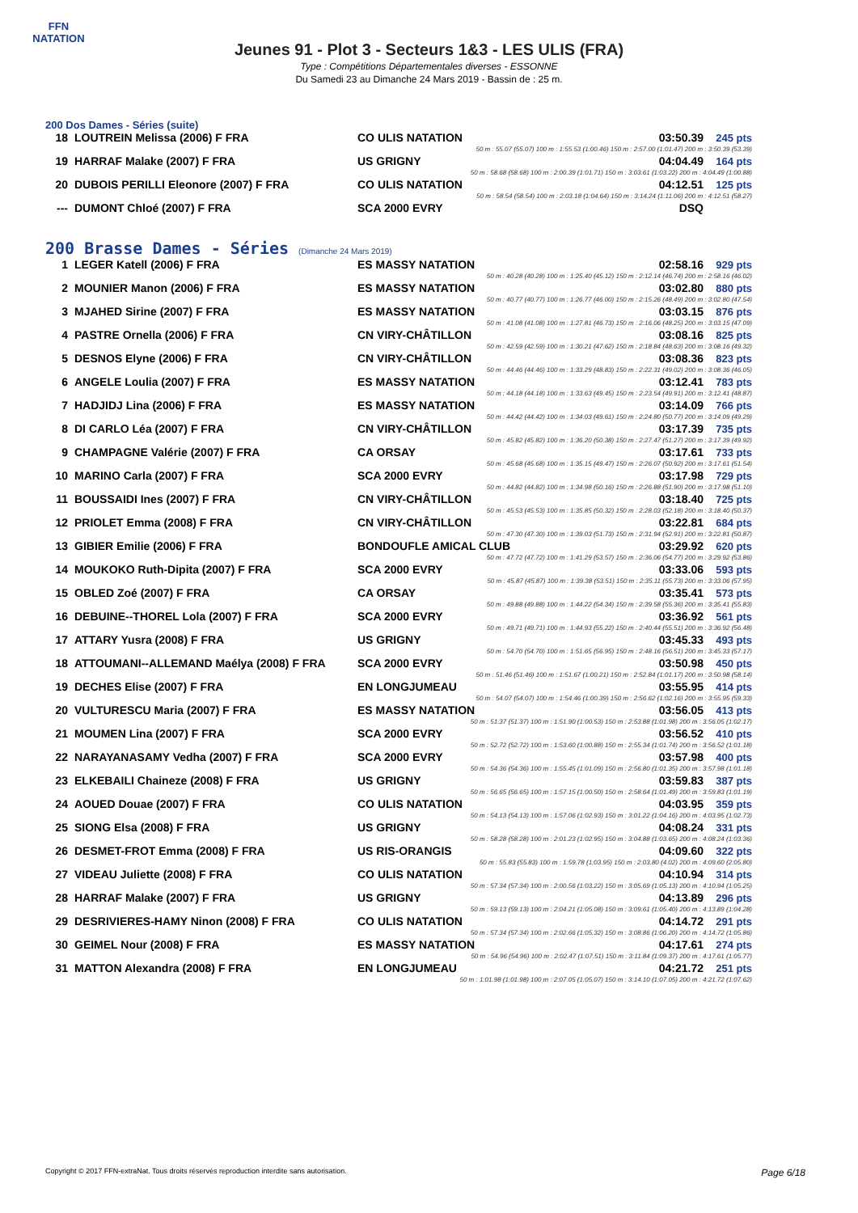FFN
NATATION
Jeunes 91 - Plot 3 - Secteurs 1&3 - LES ULIS (FRA)
Type : Compétitions Départementales diverses - ESSONNE
Du Samedi 23 au Dimanche 24 Mars 2019 - Bassin de : 25 m.
200 Dos Dames - Séries (suite)
| 18 | LOUTREIN Melissa (2006) F FRA | CO ULIS NATATION | 03:50.39 | 245 pts |
| 50 m : 55.07 (55.07) 100 m : 1:55.53 (1:00.46) 150 m : 2:57.00 (1:01.47) 200 m : 3:50.39 (53.39) | | | | |
| 19 | HARRAF Malake (2007) F FRA | US GRIGNY | 04:04.49 | 164 pts |
| 50 m : 58.68 (58.68) 100 m : 2:00.39 (1:01.71) 150 m : 3:03.61 (1:03.22) 200 m : 4:04.49 (1:00.88) | | | | |
| 20 | DUBOIS PERILLI Eleonore (2007) F FRA | CO ULIS NATATION | 04:12.51 | 125 pts |
| 50 m : 58.54 (58.54) 100 m : 2:03.18 (1:04.64) 150 m : 3:14.24 (1:11.06) 200 m : 4:12.51 (58.27) | | | | |
| --- | DUMONT Chloé (2007) F FRA | SCA 2000 EVRY | DSQ | |
200 Brasse Dames - Séries (Dimanche 24 Mars 2019)
| 1 | LEGER Katell (2006) F FRA | ES MASSY NATATION | 02:58.16 | 929 pts |
| 50 m : 40.28 (40.28) 100 m : 1:25.40 (45.12) 150 m : 2:12.14 (46.74) 200 m : 2:58.16 (46.02) | | | | |
| 2 | MOUNIER Manon (2006) F FRA | ES MASSY NATATION | 03:02.80 | 880 pts |
| 50 m : 40.77 (40.77) 100 m : 1:26.77 (46.00) 150 m : 2:15.26 (48.49) 200 m : 3:02.80 (47.54) | | | | |
| 3 | MJAHED Sirine (2007) F FRA | ES MASSY NATATION | 03:03.15 | 876 pts |
| 50 m : 41.08 (41.08) 100 m : 1:27.81 (46.73) 150 m : 2:16.06 (48.25) 200 m : 3:03.15 (47.09) | | | | |
| 4 | PASTRE Ornella (2006) F FRA | CN VIRY-CHÂTILLON | 03:08.16 | 825 pts |
| 50 m : 42.59 (42.59) 100 m : 1:30.21 (47.62) 150 m : 2:18.84 (48.63) 200 m : 3:08.16 (49.32) | | | | |
| 5 | DESNOS Elyne (2006) F FRA | CN VIRY-CHÂTILLON | 03:08.36 | 823 pts |
| 50 m : 44.46 (44.46) 100 m : 1:33.29 (48.83) 150 m : 2:22.31 (49.02) 200 m : 3:08.36 (46.05) | | | | |
| 6 | ANGELE Loulia (2007) F FRA | ES MASSY NATATION | 03:12.41 | 783 pts |
| 50 m : 44.18 (44.18) 100 m : 1:33.63 (49.45) 150 m : 2:23.54 (49.91) 200 m : 3:12.41 (48.87) | | | | |
| 7 | HADJIDJ Lina (2006) F FRA | ES MASSY NATATION | 03:14.09 | 766 pts |
| 50 m : 44.42 (44.42) 100 m : 1:34.03 (49.61) 150 m : 2:24.80 (50.77) 200 m : 3:14.09 (49.29) | | | | |
| 8 | DI CARLO Léa (2007) F FRA | CN VIRY-CHÂTILLON | 03:17.39 | 735 pts |
| 50 m : 45.82 (45.82) 100 m : 1:36.20 (50.38) 150 m : 2:27.47 (51.27) 200 m : 3:17.39 (49.92) | | | | |
| 9 | CHAMPAGNE Valérie (2007) F FRA | CA ORSAY | 03:17.61 | 733 pts |
| 50 m : 45.68 (45.68) 100 m : 1:35.15 (49.47) 150 m : 2:26.07 (50.92) 200 m : 3:17.61 (51.54) | | | | |
| 10 | MARINO Carla (2007) F FRA | SCA 2000 EVRY | 03:17.98 | 729 pts |
| 50 m : 44.82 (44.82) 100 m : 1:34.98 (50.16) 150 m : 2:26.88 (51.90) 200 m : 3:17.98 (51.10) | | | | |
| 11 | BOUSSAIDI Ines (2007) F FRA | CN VIRY-CHÂTILLON | 03:18.40 | 725 pts |
| 50 m : 45.53 (45.53) 100 m : 1:35.85 (50.32) 150 m : 2:28.03 (52.18) 200 m : 3:18.40 (50.37) | | | | |
| 12 | PRIOLET Emma (2008) F FRA | CN VIRY-CHÂTILLON | 03:22.81 | 684 pts |
| 50 m : 47.30 (47.30) 100 m : 1:39.03 (51.73) 150 m : 2:31.94 (52.91) 200 m : 3:22.81 (50.87) | | | | |
| 13 | GIBIER Emilie (2006) F FRA | BONDOUFLE AMICAL CLUB | 03:29.92 | 620 pts |
| 50 m : 47.72 (47.72) 100 m : 1:41.29 (53.57) 150 m : 2:36.06 (54.77) 200 m : 3:29.92 (53.86) | | | | |
| 14 | MOUKOKO Ruth-Dipita (2007) F FRA | SCA 2000 EVRY | 03:33.06 | 593 pts |
| 50 m : 45.87 (45.87) 100 m : 1:39.38 (53.51) 150 m : 2:35.11 (55.73) 200 m : 3:33.06 (57.95) | | | | |
| 15 | OBLED Zoé (2007) F FRA | CA ORSAY | 03:35.41 | 573 pts |
| 50 m : 49.88 (49.88) 100 m : 1:44.22 (54.34) 150 m : 2:39.58 (55.36) 200 m : 3:35.41 (55.83) | | | | |
| 16 | DEBUINE--THOREL Lola (2007) F FRA | SCA 2000 EVRY | 03:36.92 | 561 pts |
| 50 m : 49.71 (49.71) 100 m : 1:44.93 (55.22) 150 m : 2:40.44 (55.51) 200 m : 3:36.92 (56.48) | | | | |
| 17 | ATTARY Yusra (2008) F FRA | US GRIGNY | 03:45.33 | 493 pts |
| 50 m : 54.70 (54.70) 100 m : 1:51.65 (56.95) 150 m : 2:48.16 (56.51) 200 m : 3:45.33 (57.17) | | | | |
| 18 | ATTOUMANI--ALLEMAND Maélya (2008) F FRA | SCA 2000 EVRY | 03:50.98 | 450 pts |
| 50 m : 51.46 (51.46) 100 m : 1:51.67 (1:00.21) 150 m : 2:52.84 (1:01.17) 200 m : 3:50.98 (58.14) | | | | |
| 19 | DECHES Elise (2007) F FRA | EN LONGJUMEAU | 03:55.95 | 414 pts |
| 50 m : 54.07 (54.07) 100 m : 1:54.46 (1:00.39) 150 m : 2:56.62 (1:02.16) 200 m : 3:55.95 (59.33) | | | | |
| 20 | VULTURESCU Maria (2007) F FRA | ES MASSY NATATION | 03:56.05 | 413 pts |
| 50 m : 51.37 (51.37) 100 m : 1:51.90 (1:00.53) 150 m : 2:53.88 (1:01.98) 200 m : 3:56.05 (1:02.17) | | | | |
| 21 | MOUMEN Lina (2007) F FRA | SCA 2000 EVRY | 03:56.52 | 410 pts |
| 50 m : 52.72 (52.72) 100 m : 1:53.60 (1:00.88) 150 m : 2:55.34 (1:01.74) 200 m : 3:56.52 (1:01.18) | | | | |
| 22 | NARAYANASAMY Vedha (2007) F FRA | SCA 2000 EVRY | 03:57.98 | 400 pts |
| 50 m : 54.36 (54.36) 100 m : 1:55.45 (1:01.09) 150 m : 2:56.80 (1:01.35) 200 m : 3:57.98 (1:01.18) | | | | |
| 23 | ELKEBAILI Chaineze (2008) F FRA | US GRIGNY | 03:59.83 | 387 pts |
| 50 m : 56.65 (56.65) 100 m : 1:57.15 (1:00.50) 150 m : 2:58.64 (1:01.49) 200 m : 3:59.83 (1:01.19) | | | | |
| 24 | AOUED Douae (2007) F FRA | CO ULIS NATATION | 04:03.95 | 359 pts |
| 50 m : 54.13 (54.13) 100 m : 1:57.06 (1:02.93) 150 m : 3:01.22 (1:04.16) 200 m : 4:03.95 (1:02.73) | | | | |
| 25 | SIONG Elsa (2008) F FRA | US GRIGNY | 04:08.24 | 331 pts |
| 50 m : 58.28 (58.28) 100 m : 2:01.23 (1:02.95) 150 m : 3:04.88 (1:03.65) 200 m : 4:08.24 (1:03.36) | | | | |
| 26 | DESMET-FROT Emma (2008) F FRA | US RIS-ORANGIS | 04:09.60 | 322 pts |
| 50 m : 55.83 (55.83) 100 m : 1:59.78 (1:03.95) 150 m : 2:03.80 (4.02) 200 m : 4:09.60 (2:05.80) | | | | |
| 27 | VIDEAU Juliette (2008) F FRA | CO ULIS NATATION | 04:10.94 | 314 pts |
| 50 m : 57.34 (57.34) 100 m : 2:00.56 (1:03.22) 150 m : 3:05.69 (1:05.13) 200 m : 4:10.94 (1:05.25) | | | | |
| 28 | HARRAF Malake (2007) F FRA | US GRIGNY | 04:13.89 | 296 pts |
| 50 m : 59.13 (59.13) 100 m : 2:04.21 (1:05.08) 150 m : 3:09.61 (1:05.40) 200 m : 4:13.89 (1:04.28) | | | | |
| 29 | DESRIVIERES-HAMY Ninon (2008) F FRA | CO ULIS NATATION | 04:14.72 | 291 pts |
| 50 m : 57.34 (57.34) 100 m : 2:02.66 (1:05.32) 150 m : 3:08.86 (1:06.20) 200 m : 4:14.72 (1:05.86) | | | | |
| 30 | GEIMEL Nour (2008) F FRA | ES MASSY NATATION | 04:17.61 | 274 pts |
| 50 m : 54.96 (54.96) 100 m : 2:02.47 (1:07.51) 150 m : 3:11.84 (1:09.37) 200 m : 4:17.61 (1:05.77) | | | | |
| 31 | MATTON Alexandra (2008) F FRA | EN LONGJUMEAU | 04:21.72 | 251 pts |
| 50 m : 1:01.98 (1:01.98) 100 m : 2:07.05 (1:05.07) 150 m : 3:14.10 (1:07.05) 200 m : 4:21.72 (1:07.62) | | | | |
Copyright © 2017 FFN-extraNat. Tous droits réservés reproduction interdite sans autorisation. Page 6/18